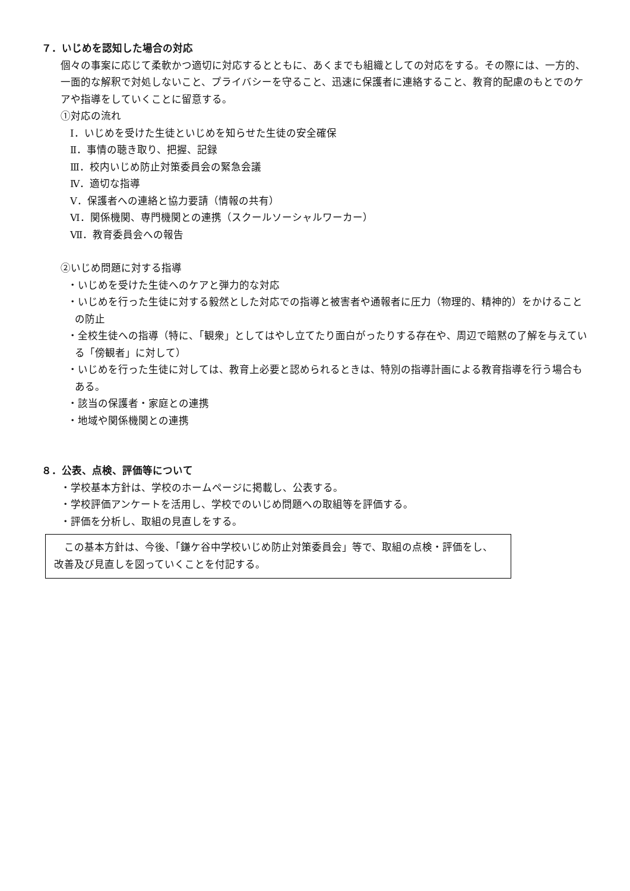７．いじめを認知した場合の対応
個々の事案に応じて柔軟かつ適切に対応するとともに、あくまでも組織としての対応をする。その際には、一方的、一面的な解釈で対処しないこと、プライバシーを守ること、迅速に保護者に連絡すること、教育的配慮のもとでのケアや指導をしていくことに留意する。
①対応の流れ
Ⅰ．いじめを受けた生徒といじめを知らせた生徒の安全確保
Ⅱ．事情の聴き取り、把握、記録
Ⅲ．校内いじめ防止対策委員会の緊急会議
Ⅳ．適切な指導
Ⅴ．保護者への連絡と協力要請（情報の共有）
Ⅵ．関係機関、専門機関との連携（スクールソーシャルワーカー）
Ⅶ．教育委員会への報告
②いじめ問題に対する指導
・いじめを受けた生徒へのケアと弾力的な対応
・いじめを行った生徒に対する毅然とした対応での指導と被害者や通報者に圧力（物理的、精神的）をかけることの防止
・全校生徒への指導（特に、「観衆」としてはやし立てたり面白がったりする存在や、周辺で暗黙の了解を与えている「傍観者」に対して）
・いじめを行った生徒に対しては、教育上必要と認められるときは、特別の指導計画による教育指導を行う場合もある。
・該当の保護者・家庭との連携
・地域や関係機関との連携
８．公表、点検、評価等について
・学校基本方針は、学校のホームページに掲載し、公表する。
・学校評価アンケートを活用し、学校でのいじめ問題への取組等を評価する。
・評価を分析し、取組の見直しをする。
　この基本方針は、今後、「鎌ケ谷中学校いじめ防止対策委員会」等で、取組の点検・評価をし、改善及び見直しを図っていくことを付記する。